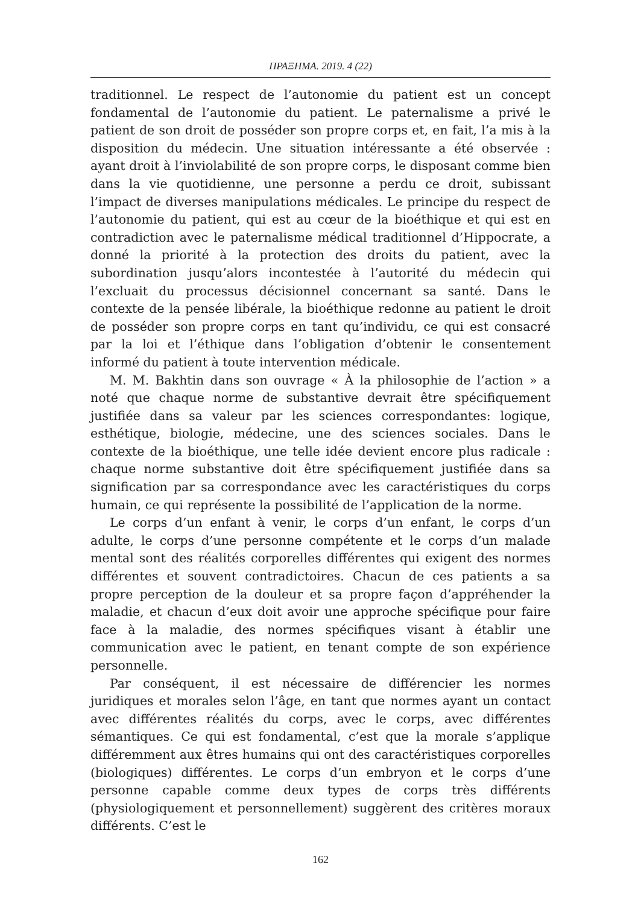ΠΡΑΞΗΜΑ. 2019. 4 (22)
traditionnel. Le respect de l’autonomie du patient est un concept fondamental de l’autonomie du patient. Le paternalisme a privé le patient de son droit de posséder son propre corps et, en fait, l’a mis à la disposition du médecin. Une situation intéressante a été observée : ayant droit à l’inviolabilité de son propre corps, le disposant comme bien dans la vie quotidienne, une personne a perdu ce droit, subissant l’impact de diverses manipulations médicales. Le principe du respect de l’autonomie du patient, qui est au cœur de la bioéthique et qui est en contradiction avec le paternalisme médical traditionnel d’Hippocrate, a donné la priorité à la protection des droits du patient, avec la subordination jusqu’alors incontestée à l’autorité du médecin qui l’excluait du processus décisionnel concernant sa santé. Dans le contexte de la pensée libérale, la bioéthique redonne au patient le droit de posséder son propre corps en tant qu’individu, ce qui est consacré par la loi et l’éthique dans l’obligation d’obtenir le consentement informé du patient à toute intervention médicale.
M. M. Bakhtin dans son ouvrage « À la philosophie de l’action » a noté que chaque norme de substantive devrait être spécifiquement justifiée dans sa valeur par les sciences correspondantes: logique, esthétique, biologie, médecine, une des sciences sociales. Dans le contexte de la bioéthique, une telle idée devient encore plus radicale : chaque norme substantive doit être spécifiquement justifiée dans sa signification par sa correspondance avec les caractéristiques du corps humain, ce qui représente la possibilité de l’application de la norme.
Le corps d’un enfant à venir, le corps d’un enfant, le corps d’un adulte, le corps d’une personne compétente et le corps d’un malade mental sont des réalités corporelles différentes qui exigent des normes différentes et souvent contradictoires. Chacun de ces patients a sa propre perception de la douleur et sa propre façon d’appréhender la maladie, et chacun d’eux doit avoir une approche spécifique pour faire face à la maladie, des normes spécifiques visant à établir une communication avec le patient, en tenant compte de son expérience personnelle.
Par conséquent, il est nécessaire de différencier les normes juridiques et morales selon l’âge, en tant que normes ayant un contact avec différentes réalités du corps, avec le corps, avec différentes sémantiques. Ce qui est fondamental, c’est que la morale s’applique différemment aux êtres humains qui ont des caractéristiques corporelles (biologiques) différentes. Le corps d’un embryon et le corps d’une personne capable comme deux types de corps très différents (physiologiquement et personnellement) suggèrent des critères moraux différents. C’est le
162